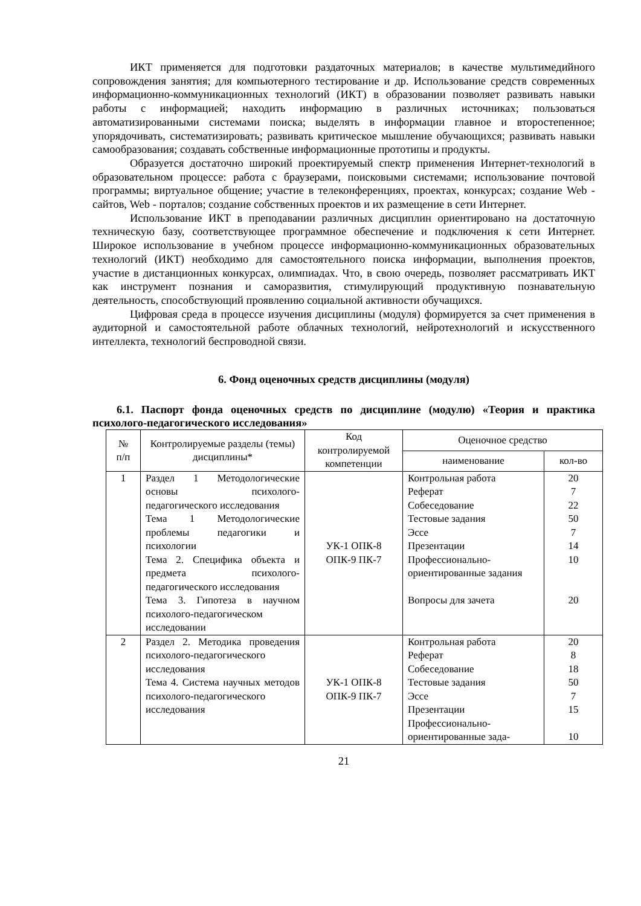ИКТ применяется для подготовки раздаточных материалов; в качестве мультимедийного сопровождения занятия; для компьютерного тестирование и др. Использование средств современных информационно-коммуникационных технологий (ИКТ) в образовании позволяет развивать навыки работы с информацией; находить информацию в различных источниках; пользоваться автоматизированными системами поиска; выделять в информации главное и второстепенное; упорядочивать, систематизировать; развивать критическое мышление обучающихся; развивать навыки самообразования; создавать собственные информационные прототипы и продукты.
Образуется достаточно широкий проектируемый спектр применения Интернет-технологий в образовательном процессе: работа с браузерами, поисковыми системами; использование почтовой программы; виртуальное общение; участие в телеконференциях, проектах, конкурсах; создание Web - сайтов, Web - порталов; создание собственных проектов и их размещение в сети Интернет.
Использование ИКТ в преподавании различных дисциплин ориентировано на достаточную техническую базу, соответствующее программное обеспечение и подключения к сети Интернет. Широкое использование в учебном процессе информационно-коммуникационных образовательных технологий (ИКТ) необходимо для самостоятельного поиска информации, выполнения проектов, участие в дистанционных конкурсах, олимпиадах. Что, в свою очередь, позволяет рассматривать ИКТ как инструмент познания и саморазвития, стимулирующий продуктивную познавательную деятельность, способствующий проявлению социальной активности обучащихся.
Цифровая среда в процессе изучения дисциплины (модуля) формируется за счет применения в аудиторной и самостоятельной работе облачных технологий, нейротехнологий и искусственного интеллекта, технологий беспроводной связи.
6. Фонд оценочных средств дисциплины (модуля)
6.1. Паспорт фонда оценочных средств по дисциплине (модулю) «Теория и практика психолого-педагогического исследования»
| № п/п | Контролируемые разделы (темы) дисциплины* | Код контролируемой компетенции | Оценочное средство | |
| --- | --- | --- | --- | --- |
| | | | наименование | кол-во |
| 1 | Раздел 1 Методологические основы психолого-педагогического исследования Тема 1 Методологические проблемы педагогики и психологии Тема 2. Специфика объекта и предмета психолого-педагогического исследования Тема 3. Гипотеза в научном психолого-педагогическом исследовании | УК-1 ОПК-8 ОПК-9 ПК-7 | Контрольная работа Реферат Собеседование Тестовые задания Эссе Презентации Профессионально-ориентированные задания Вопросы для зачета | 20 7 22 50 7 14 10 20 |
| 2 | Раздел 2. Методика проведения психолого-педагогического исследования Тема 4. Система научных методов психолого-педагогического исследования | УК-1 ОПК-8 ОПК-9 ПК-7 | Контрольная работа Реферат Собеседование Тестовые задания Эссе Презентации Профессионально-ориентированные зада- | 20 8 18 50 7 15 10 |
21